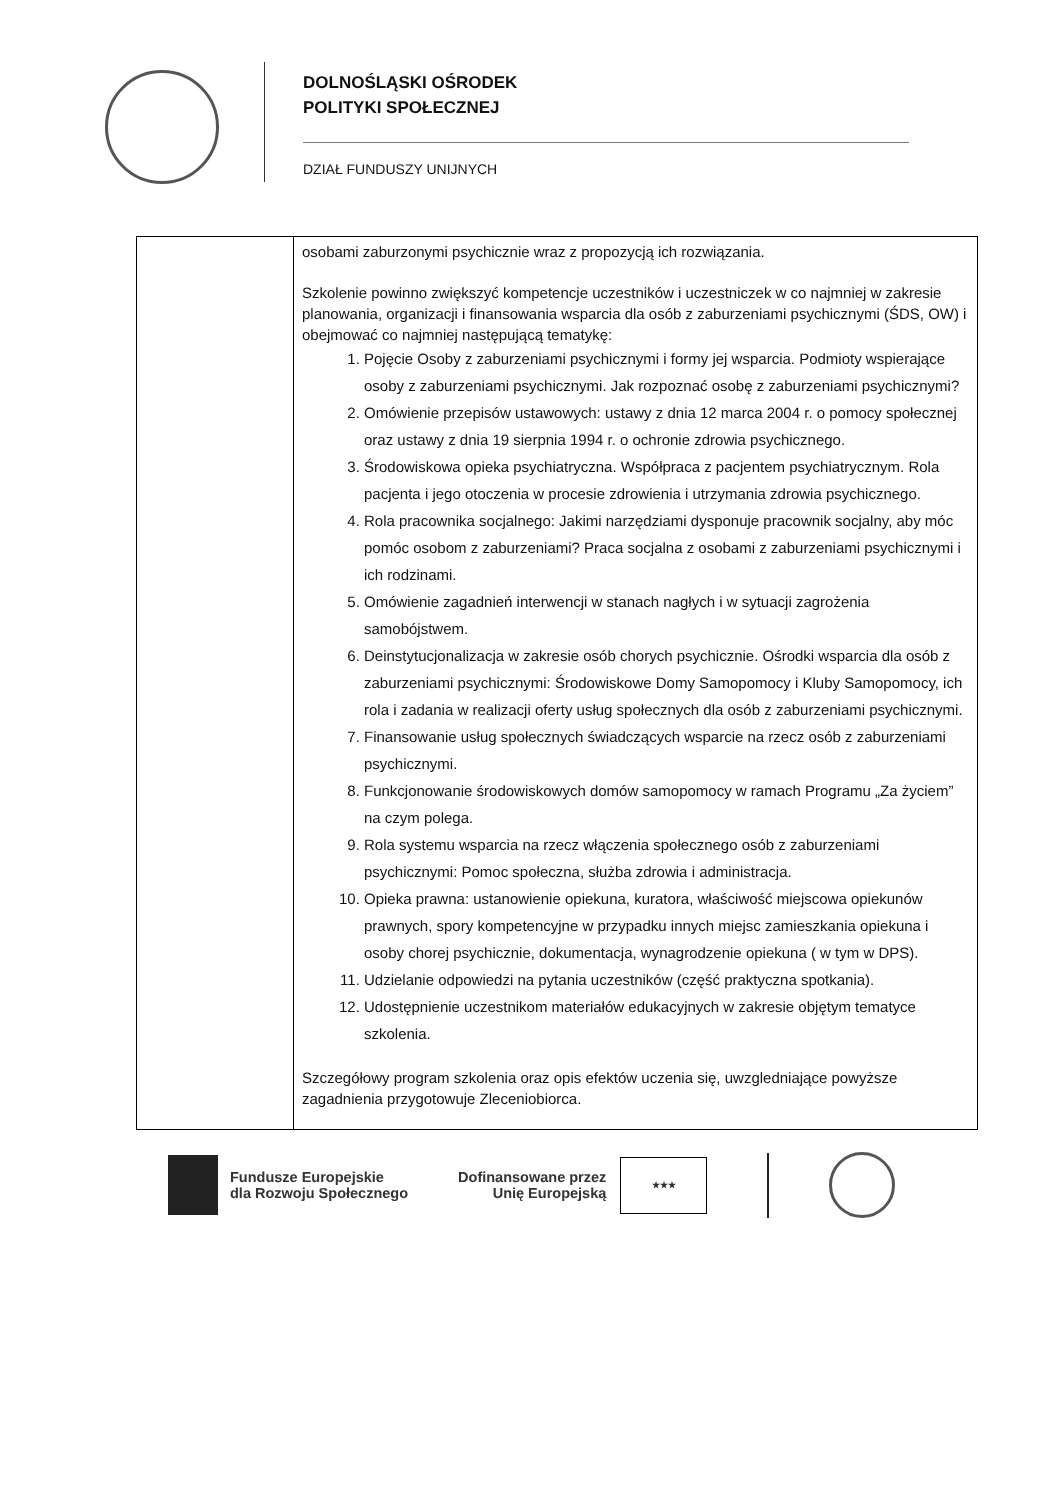DOLNOŚLĄSKI OŚRODEK
POLITYKI SPOŁECZNEJ
DZIAŁ FUNDUSZY UNIJNYCH
| | osobami zaburzonymi psychicznie wraz z propozycją ich rozwiązania. Szkolenie powinno zwiększyć kompetencje uczestników i uczestniczek w co najmniej w zakresie planowania, organizacji i finansowania wsparcia dla osób z zaburzeniami psychicznymi (ŚDS, OW) i obejmować co najmniej następującą tematykę: 1. Pojęcie Osoby z zaburzeniami psychicznymi i formy jej wsparcia. Podmioty wspierające osoby z zaburzeniami psychicznymi. Jak rozpoznać osobę z zaburzeniami psychicznymi? 2. Omówienie przepisów ustawowych: ustawy z dnia 12 marca 2004 r. o pomocy społecznej oraz ustawy z dnia 19 sierpnia 1994 r. o ochronie zdrowia psychicznego. 3. Środowiskowa opieka psychiatryczna. Współpraca z pacjentem psychiatrycznym. Rola pacjenta i jego otoczenia w procesie zdrowienia i utrzymania zdrowia psychicznego. 4. Rola pracownika socjalnego: Jakimi narzędziami dysponuje pracownik socjalny, aby móc pomóc osobom z zaburzeniami? Praca socjalna z osobami z zaburzeniami psychicznymi i ich rodzinami. 5. Omówienie zagadnień interwencji w stanach nagłych i w sytuacji zagrożenia samobójstwem. 6. Deinstytucjonalizacja w zakresie osób chorych psychicznie. Ośrodki wsparcia dla osób z zaburzeniami psychicznymi: Środowiskowe Domy Samopomocy i Kluby Samopomocy, ich rola i zadania w realizacji oferty usług społecznych dla osób z zaburzeniami psychicznymi. 7. Finansowanie usług społecznych świadczących wsparcie na rzecz osób z zaburzeniami psychicznymi. 8. Funkcjonowanie środowiskowych domów samopomocy w ramach Programu „Za życiem” na czym polega. 9. Rola systemu wsparcia na rzecz włączenia społecznego osób z zaburzeniami psychicznymi: Pomoc społeczna, służba zdrowia i administracja. 10. Opieka prawna: ustanowienie opiekuna, kuratora, właściwość miejscowa opiekunów prawnych, spory kompetencyjne w przypadku innych miejsc zamieszkania opiekuna i osoby chorej psychicznie, dokumentacja, wynagrodzenie opiekuna ( w tym w DPS). 11. Udzielanie odpowiedzi na pytania uczestników (część praktyczna spotkania). 12. Udostępnienie uczestnikom materiałów edukacyjnych w zakresie objętym tematyce szkolenia. Szczegółowy program szkolenia oraz opis efektów uczenia się, uwzgledniające powyższe zagadnienia przygotowuje Zleceniobiorca. |
Fundusze Europejskie
dla Rozwoju Społecznego
Dofinansowane przez
Unię Europejską
★★★